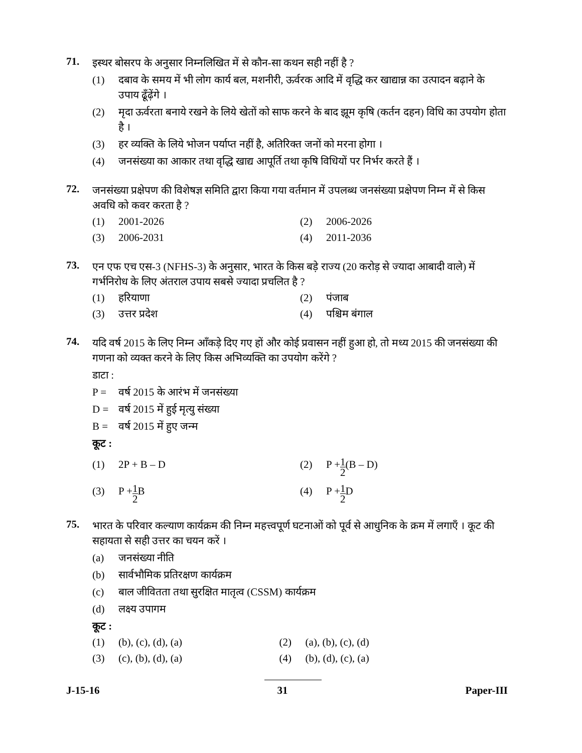71.
इस्थर बोसरप के अनुसार निम्नलिखित में से कौन-सा कथन सही नहीं है ?
(1) दबाव के समय में भी लोग कार्य बल, मशनीरी, ऊर्वरक आदि में वृद्धि कर खाद्यान्न का उत्पादन बढ़ाने के उपाय ढूँढ़ेंगे ।
(2) मृदा ऊर्वरता बनाये रखने के लिये खेतों को साफ करने के बाद झूम कृषि (कर्तन दहन) विधि का उपयोग होता है ।
(3) हर व्यक्ति के लिये भोजन पर्याप्त नहीं है, अतिरिक्त जनों को मरना होगा ।
(4) जनसंख्या का आकार तथा वृद्धि खाद्य आपूर्ति तथा कृषि विधियों पर निर्भर करते हैं ।
72.
जनसंख्या प्रक्षेपण की विशेषज्ञ समिति द्वारा किया गया वर्तमान में उपलब्ध जनसंख्या प्रक्षेपण निम्न में से किस अवधि को कवर करता है ?
(1) 2001-2026 (2) 2006-2026
(3) 2006-2031 (4) 2011-2036
73.
एन एफ एच एस-3 (NFHS-3) के अनुसार, भारत के किस बड़े राज्य (20 करोड़ से ज्यादा आबादी वाले) में गर्भनिरोध के लिए अंतराल उपाय सबसे ज्यादा प्रचलित है ?
(1) हरियाणा (2) पंजाब
(3) उत्तर प्रदेश (4) पश्चिम बंगाल
74.
यदि वर्ष 2015 के लिए निम्न आँकड़े दिए गए हों और कोई प्रवासन नहीं हुआ हो, तो मध्य 2015 की जनसंख्या की गणना को व्यक्त करने के लिए किस अभिव्यक्ति का उपयोग करेंगे ?
डाटा :
P = वर्ष 2015 के आरंभ में जनसंख्या
D = वर्ष 2015 में हुई मृत्यु संख्या
B = वर्ष 2015 में हुए जन्म
कूट :
(1) 2P + B – D (2) P + 1 2 (B – D)
(3) P + 1 2 B (4) P + 1 2 D
75.
भारत के परिवार कल्याण कार्यक्रम की निम्न महत्त्वपूर्ण घटनाओं को पूर्व से आधुनिक के क्रम में लगाएँ । कूट की सहायता से सही उत्तर का चयन करें ।
(a) जनसंख्या नीति
(b) सार्वभौमिक प्रतिरक्षण कार्यक्रम
(c) बाल जीवितता तथा सुरक्षित मातृत्व (CSSM) कार्यक्रम
(d) लक्ष्य उपागम
कूट :
(1) (b), (c), (d), (a) (2) (a), (b), (c), (d)
(3) (c), (b), (d), (a) (4) (b), (d), (c), (a)
J-15-16 31 Paper-III